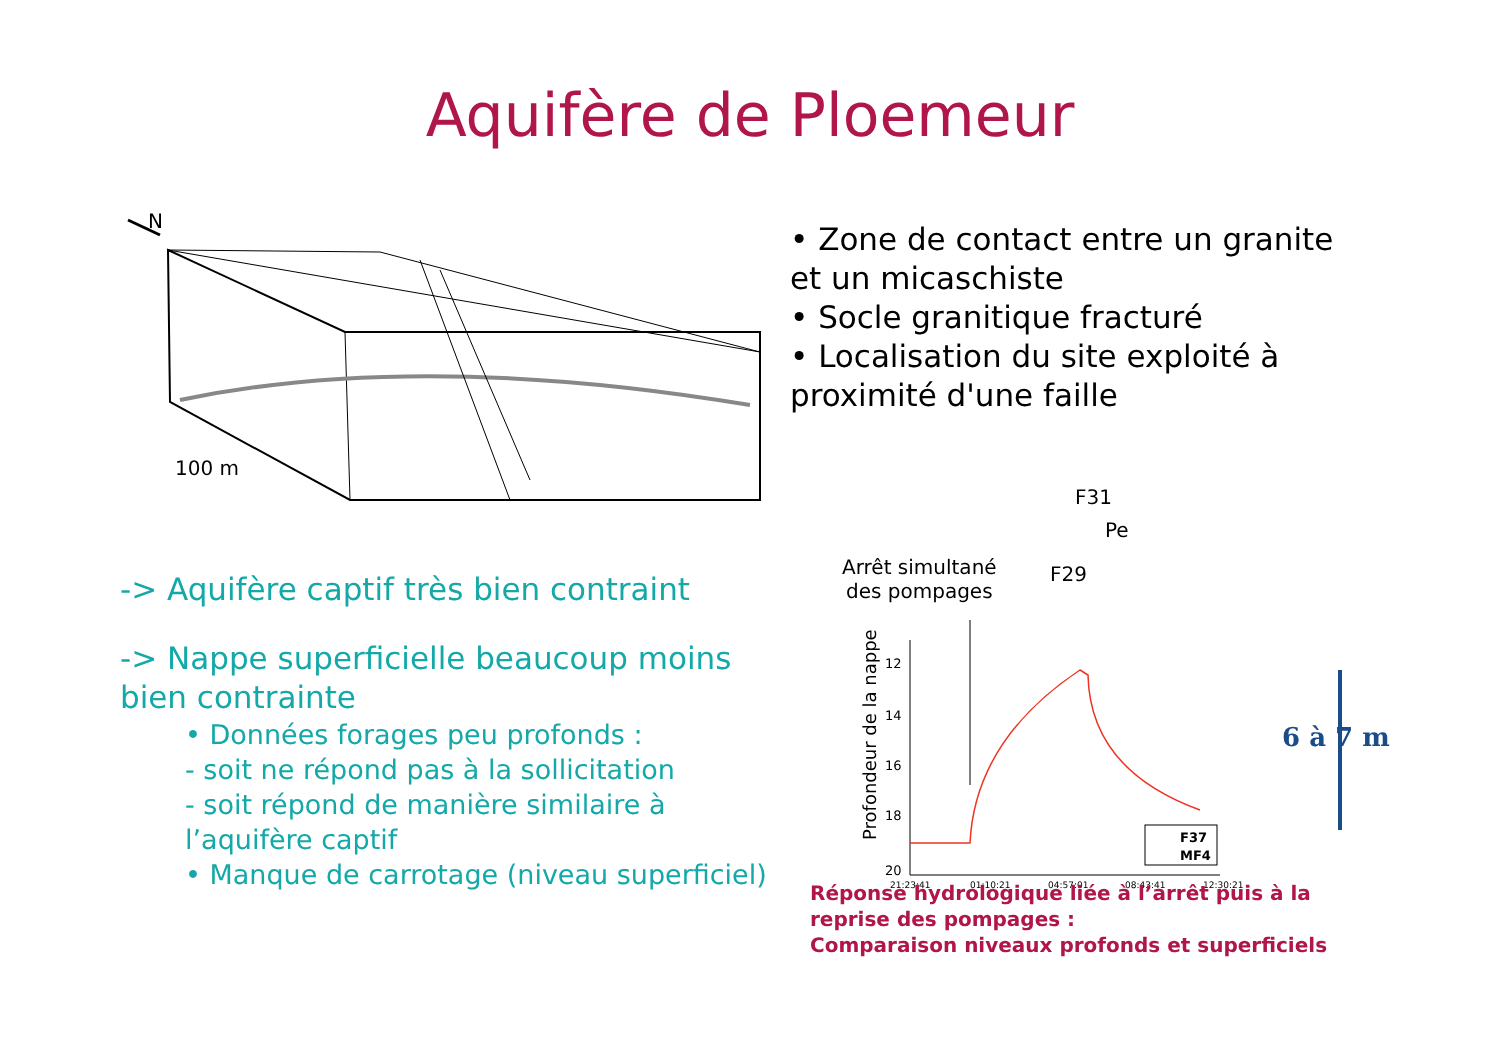Aquifère de Ploemeur
N
100 m
• Zone de contact entre un granite et un micaschiste
• Socle granitique fracturé
• Localisation du site exploité à proximité d'une faille
-> Aquifère captif très bien contraint
-> Nappe superficielle beaucoup moins bien contrainte
• Données forages peu profonds :
- soit ne répond pas à la sollicitation
- soit répond de manière similaire à l’aquifère captif
• Manque de carrotage (niveau superficiel)
F31
Pe
Arrêt simultané
des pompages
F29
Profondeur de la nappe
12
14
16
18
20
21:23:41
01:10:21
04:57:01
08:43:41
12:30:21
F37
MF4
6 à 7 m
Réponse hydrologique liée à l’arrêt puis à la reprise des pompages :
Comparaison niveaux profonds et superficiels